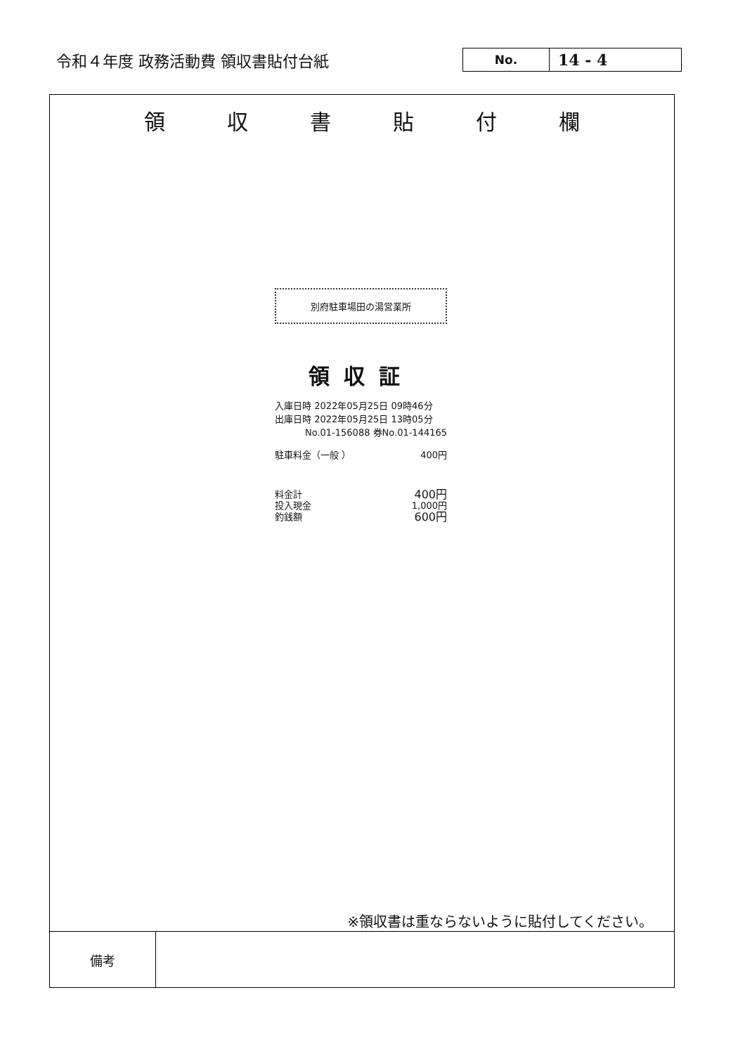令和４年度 政務活動費 領収書貼付台紙
No.
14 - 4
領収書貼付欄
別府駐車場田の湯営業所
領収証
入庫日時 2022年05月25日 09時46分
出庫日時 2022年05月25日 13時05分
No.01-156088 券No.01-144165
駐車料金（一般 ） 400円
料金計 400円
投入現金 1,000円
釣銭額 600円
※領収書は重ならないように貼付してください。
| 備考 | |